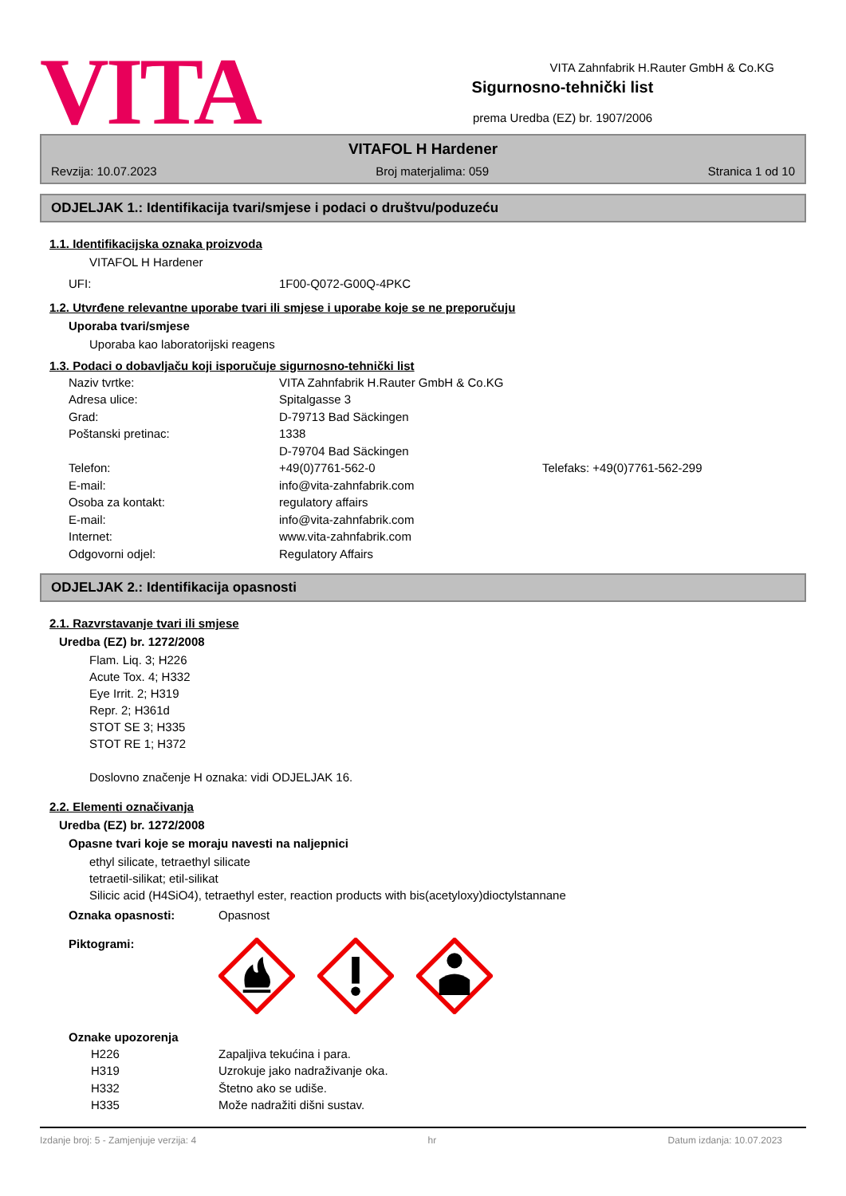VITA
Sigurnosno-tehnički list
prema Uredba (EZ) br. 1907/2006
VITA Zahnfabrik H.Rauter GmbH & Co.KG
VITAFOL H Hardener
Revzija: 10.07.2023 Broj materjalima: 059 Stranica 1 od 10
ODJELJAK 1.: Identifikacija tvari/smjese i podaci o društvu/poduzeću
1.1. Identifikacijska oznaka proizvoda
VITAFOL H Hardener
| UFI: | 1F00-Q072-G00Q-4PKC |
1.2. Utvrđene relevantne uporabe tvari ili smjese i uporabe koje se ne preporučuju
Uporaba tvari/smjese
Uporaba kao laboratorijski reagens
1.3. Podaci o dobavljaču koji isporučuje sigurnosno-tehnički list
| Naziv tvrtke: | VITA Zahnfabrik H.Rauter GmbH & Co.KG | |
| Adresa ulice: | Spitalgasse 3 | |
| Grad: | D-79713 Bad Säckingen | |
| Poštanski pretinac: | 1338 | |
| | D-79704 Bad Säckingen | |
| Telefon: | +49(0)7761-562-0 | Telefaks: +49(0)7761-562-299 |
| E-mail: | info@vita-zahnfabrik.com | |
| Osoba za kontakt: | regulatory affairs | |
| E-mail: | info@vita-zahnfabrik.com | |
| Internet: | www.vita-zahnfabrik.com | |
| Odgovorni odjel: | Regulatory Affairs | |
ODJELJAK 2.: Identifikacija opasnosti
2.1. Razvrstavanje tvari ili smjese
Uredba (EZ) br. 1272/2008
Flam. Liq. 3; H226
Acute Tox. 4; H332
Eye Irrit. 2; H319
Repr. 2; H361d
STOT SE 3; H335
STOT RE 1; H372
Doslovno značenje H oznaka: vidi ODJELJAK 16.
2.2. Elementi označivanja
Uredba (EZ) br. 1272/2008
Opasne tvari koje se moraju navesti na naljepnici
ethyl silicate, tetraethyl silicate
tetraetil-silikat; etil-silikat
Silicic acid (H4SiO4), tetraethyl ester, reaction products with bis(acetyloxy)dioctylstannane
| Oznaka opasnosti: | Opasnost |
Piktogrami:
Oznake upozorenja
| H226 | Zapaljiva tekućina i para. |
| H319 | Uzrokuje jako nadraživanje oka. |
| H332 | Štetno ako se udiše. |
| H335 | Može nadražiti dišni sustav. |
Izdanje broj: 5 - Zamjenjuje verzija: 4 hr Datum izdanja: 10.07.2023